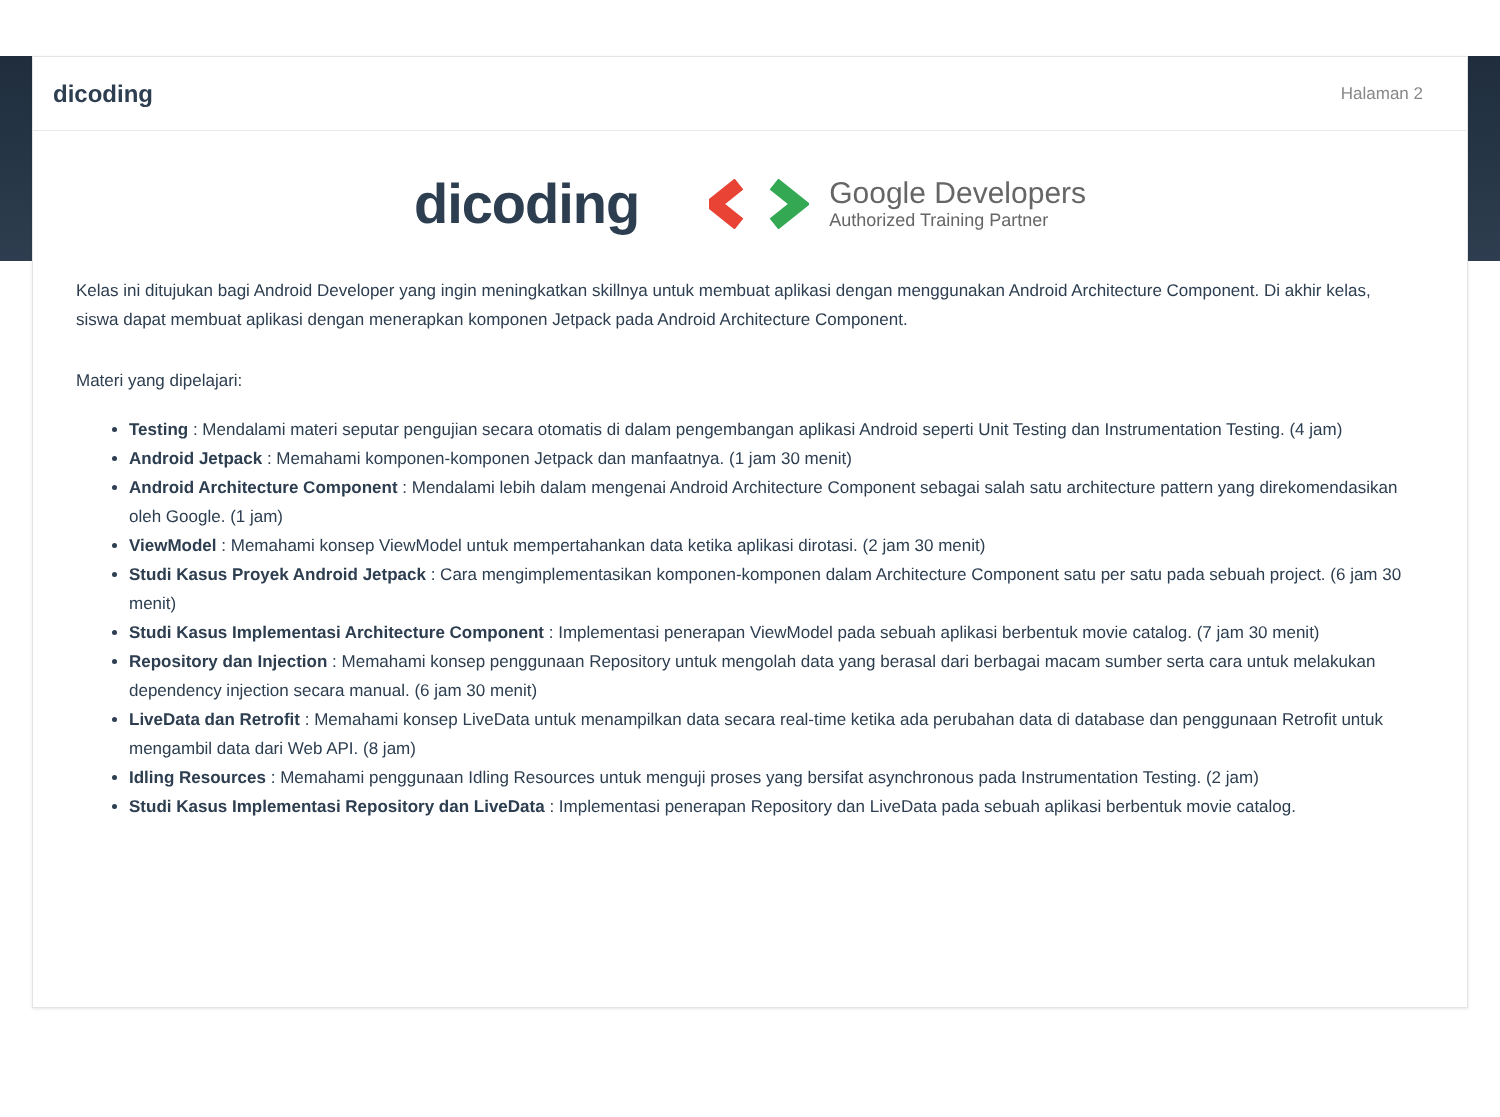dicoding
Halaman 2
dicoding
Google Developers
Authorized Training Partner
Kelas ini ditujukan bagi Android Developer yang ingin meningkatkan skillnya untuk membuat aplikasi dengan menggunakan Android Architecture Component. Di akhir kelas, siswa dapat membuat aplikasi dengan menerapkan komponen Jetpack pada Android Architecture Component.
Materi yang dipelajari:
Testing : Mendalami materi seputar pengujian secara otomatis di dalam pengembangan aplikasi Android seperti Unit Testing dan Instrumentation Testing. (4 jam)
Android Jetpack : Memahami komponen-komponen Jetpack dan manfaatnya. (1 jam 30 menit)
Android Architecture Component : Mendalami lebih dalam mengenai Android Architecture Component sebagai salah satu architecture pattern yang direkomendasikan oleh Google. (1 jam)
ViewModel : Memahami konsep ViewModel untuk mempertahankan data ketika aplikasi dirotasi. (2 jam 30 menit)
Studi Kasus Proyek Android Jetpack : Cara mengimplementasikan komponen-komponen dalam Architecture Component satu per satu pada sebuah project. (6 jam 30 menit)
Studi Kasus Implementasi Architecture Component : Implementasi penerapan ViewModel pada sebuah aplikasi berbentuk movie catalog. (7 jam 30 menit)
Repository dan Injection : Memahami konsep penggunaan Repository untuk mengolah data yang berasal dari berbagai macam sumber serta cara untuk melakukan dependency injection secara manual. (6 jam 30 menit)
LiveData dan Retrofit : Memahami konsep LiveData untuk menampilkan data secara real-time ketika ada perubahan data di database dan penggunaan Retrofit untuk mengambil data dari Web API. (8 jam)
Idling Resources : Memahami penggunaan Idling Resources untuk menguji proses yang bersifat asynchronous pada Instrumentation Testing. (2 jam)
Studi Kasus Implementasi Repository dan LiveData : Implementasi penerapan Repository dan LiveData pada sebuah aplikasi berbentuk movie catalog.